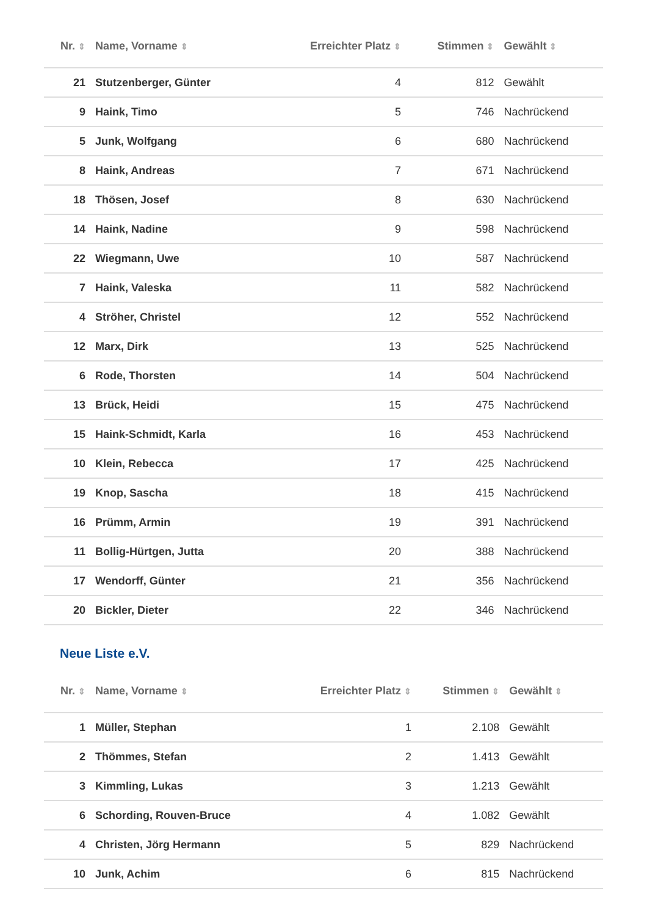| Nr. ⇕ | Name, Vorname ⇕ | Erreichter Platz ⇕ | Stimmen ⇕ | Gewählt ⇕ |
| --- | --- | --- | --- | --- |
| 21 | Stutzenberger, Günter | 4 | 812 | Gewählt |
| 9 | Haink, Timo | 5 | 746 | Nachrückend |
| 5 | Junk, Wolfgang | 6 | 680 | Nachrückend |
| 8 | Haink, Andreas | 7 | 671 | Nachrückend |
| 18 | Thösen, Josef | 8 | 630 | Nachrückend |
| 14 | Haink, Nadine | 9 | 598 | Nachrückend |
| 22 | Wiegmann, Uwe | 10 | 587 | Nachrückend |
| 7 | Haink, Valeska | 11 | 582 | Nachrückend |
| 4 | Ströher, Christel | 12 | 552 | Nachrückend |
| 12 | Marx, Dirk | 13 | 525 | Nachrückend |
| 6 | Rode, Thorsten | 14 | 504 | Nachrückend |
| 13 | Brück, Heidi | 15 | 475 | Nachrückend |
| 15 | Haink-Schmidt, Karla | 16 | 453 | Nachrückend |
| 10 | Klein, Rebecca | 17 | 425 | Nachrückend |
| 19 | Knop, Sascha | 18 | 415 | Nachrückend |
| 16 | Prümm, Armin | 19 | 391 | Nachrückend |
| 11 | Bollig-Hürtgen, Jutta | 20 | 388 | Nachrückend |
| 17 | Wendorff, Günter | 21 | 356 | Nachrückend |
| 20 | Bickler, Dieter | 22 | 346 | Nachrückend |
Neue Liste e.V.
| Nr. ⇕ | Name, Vorname ⇕ | Erreichter Platz ⇕ | Stimmen ⇕ | Gewählt ⇕ |
| --- | --- | --- | --- | --- |
| 1 | Müller, Stephan | 1 | 2.108 | Gewählt |
| 2 | Thömmes, Stefan | 2 | 1.413 | Gewählt |
| 3 | Kimmling, Lukas | 3 | 1.213 | Gewählt |
| 6 | Schording, Rouven-Bruce | 4 | 1.082 | Gewählt |
| 4 | Christen, Jörg Hermann | 5 | 829 | Nachrückend |
| 10 | Junk, Achim | 6 | 815 | Nachrückend |